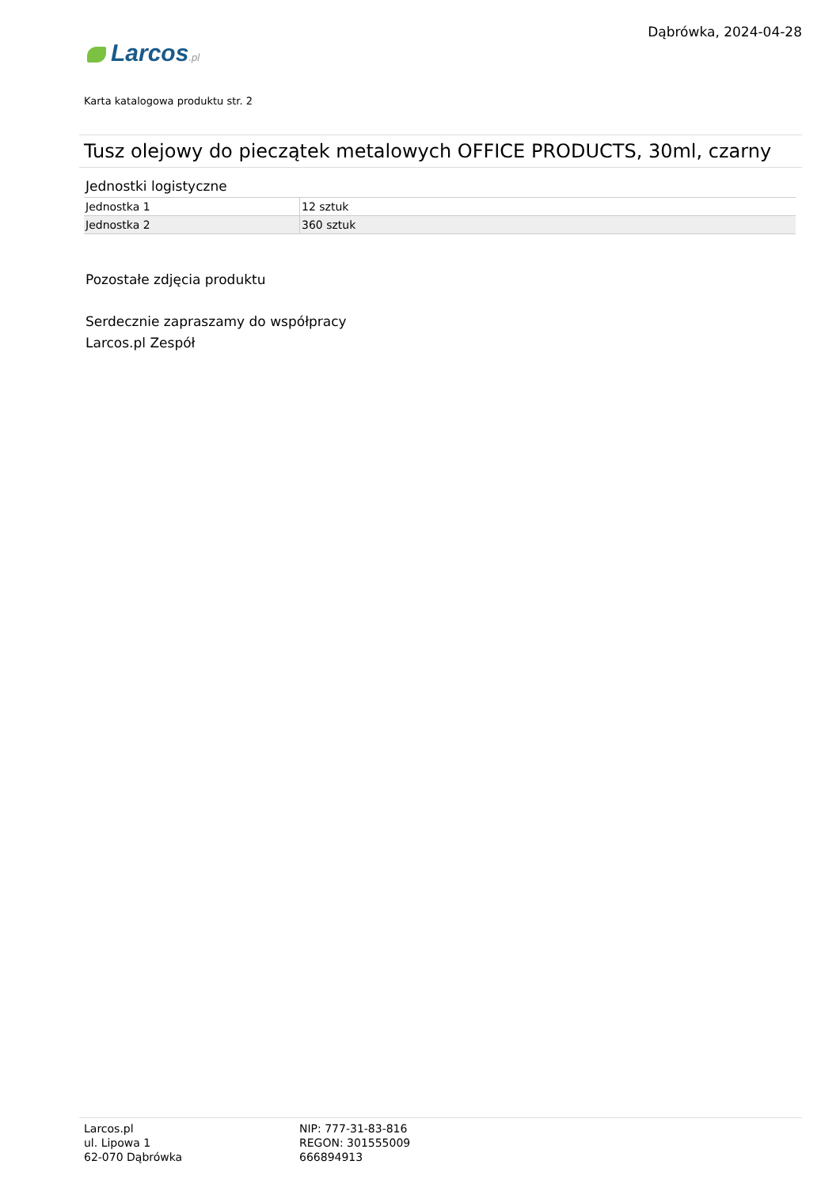Dąbrówka, 2024-04-28
Larcos.pl
Karta katalogowa produktu str. 2
Tusz olejowy do pieczątek metalowych OFFICE PRODUCTS, 30ml, czarny
Jednostki logistyczne
| Jednostka 1 | 12 sztuk |
| Jednostka 2 | 360 sztuk |
Pozostałe zdjęcia produktu
Serdecznie zapraszamy do współpracy
Larcos.pl Zespół
Larcos.pl
ul. Lipowa 1
62-070 Dąbrówka
NIP: 777-31-83-816
REGON: 301555009
666894913